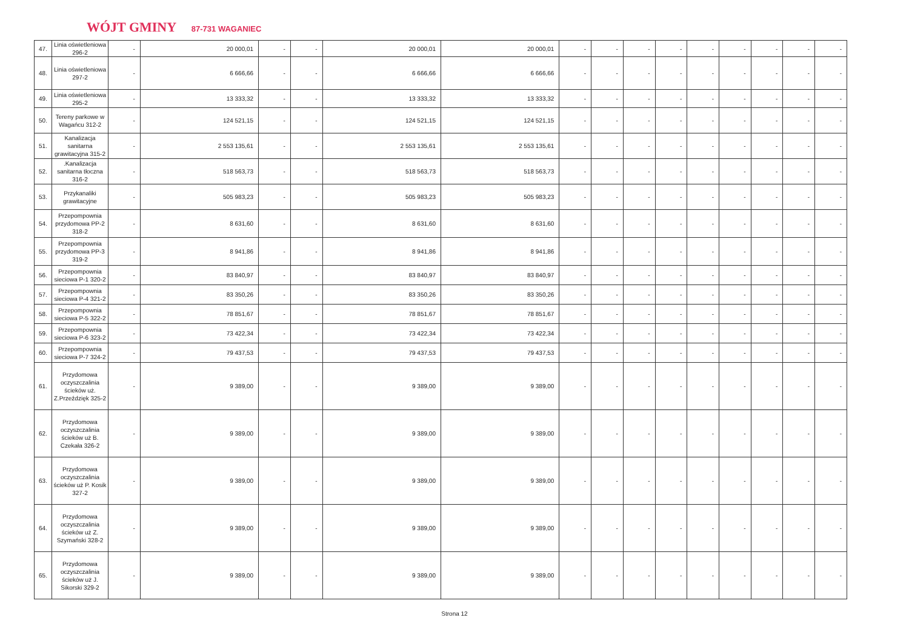WÓJT GMINY 87-731 WAGANIEC
| 47. | Linia oświetleniowa 296-2 | - | 20 000,01 | - | - | 20 000,01 | 20 000,01 | - | - | - | - | - | - | - | - | - |
| 48. | Linia oświetleniowa 297-2 | - | 6 666,66 | - | - | 6 666,66 | 6 666,66 | - | - | - | - | - | - | - | - | - |
| 49. | Linia oświetleniowa 295-2 | - | 13 333,32 | - | - | 13 333,32 | 13 333,32 | - | - | - | - | - | - | - | - | - |
| 50. | Tereny parkowe w Wagańcu 312-2 | - | 124 521,15 | - | - | 124 521,15 | 124 521,15 | - | - | - | - | - | - | - | - | - |
| 51. | Kanalizacja sanitarna grawitacyjna 315-2 | - | 2 553 135,61 | - | - | 2 553 135,61 | 2 553 135,61 | - | - | - | - | - | - | - | - | - |
| 52. | .Kanalizacja sanitarna tłoczna 316-2 | - | 518 563,73 | - | - | 518 563,73 | 518 563,73 | - | - | - | - | - | - | - | - | - |
| 53. | Przykanaliki grawitacyjne | - | 505 983,23 | - | - | 505 983,23 | 505 983,23 | - | - | - | - | - | - | - | - | - |
| 54. | Przepompownia przydomowa PP-2 318-2 | - | 8 631,60 | - | - | 8 631,60 | 8 631,60 | - | - | - | - | - | - | - | - | - |
| 55. | Przepompownia przydomowa PP-3 319-2 | - | 8 941,86 | - | - | 8 941,86 | 8 941,86 | - | - | - | - | - | - | - | - | - |
| 56. | Przepompownia sieciowa P-1 320-2 | - | 83 840,97 | - | - | 83 840,97 | 83 840,97 | - | - | - | - | - | - | - | - | - |
| 57. | Przepompownia sieciowa P-4 321-2 | - | 83 350,26 | - | - | 83 350,26 | 83 350,26 | - | - | - | - | - | - | - | - | - |
| 58. | Przepompownia sieciowa P-5 322-2 | - | 78 851,67 | - | - | 78 851,67 | 78 851,67 | - | - | - | - | - | - | - | - | - |
| 59. | Przepompownia sieciowa P-6 323-2 | - | 73 422,34 | - | - | 73 422,34 | 73 422,34 | - | - | - | - | - | - | - | - | - |
| 60. | Przepompownia sieciowa P-7 324-2 | - | 79 437,53 | - | - | 79 437,53 | 79 437,53 | - | - | - | - | - | - | - | - | - |
| 61. | Przydomowa oczyszczalinia ścieków uż. Z.Przeździęk 325-2 | - | 9 389,00 | - | - | 9 389,00 | 9 389,00 | - | - | - | - | - | - | - | - | - |
| 62. | Przydomowa oczyszczalinia ścieków uż B. Czekała 326-2 | - | 9 389,00 | - | - | 9 389,00 | 9 389,00 | - | - | - | - | - | - | - | - | - |
| 63. | Przydomowa oczyszczalinia ścieków uż P. Kosik 327-2 | - | 9 389,00 | - | - | 9 389,00 | 9 389,00 | - | - | - | - | - | - | - | - | - |
| 64. | Przydomowa oczyszczalinia ścieków uż Z. Szymański 328-2 | - | 9 389,00 | - | - | 9 389,00 | 9 389,00 | - | - | - | - | - | - | - | - | - |
| 65. | Przydomowa oczyszczalinia ścieków uż J. Sikorski 329-2 | - | 9 389,00 | - | - | 9 389,00 | 9 389,00 | - | - | - | - | - | - | - | - | - |
Strona 12